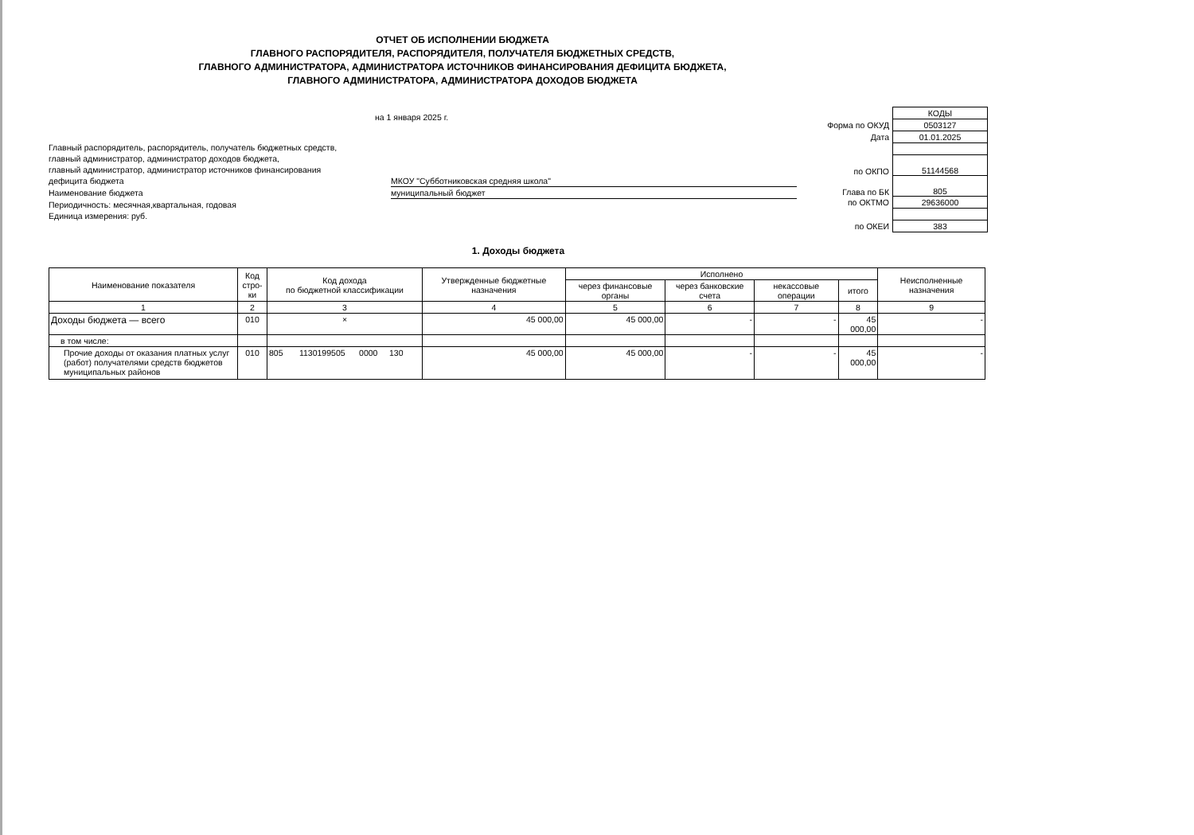ОТЧЕТ ОБ ИСПОЛНЕНИИ БЮДЖЕТА
ГЛАВНОГО РАСПОРЯДИТЕЛЯ, РАСПОРЯДИТЕЛЯ, ПОЛУЧАТЕЛЯ БЮДЖЕТНЫХ СРЕДСТВ,
ГЛАВНОГО АДМИНИСТРАТОРА, АДМИНИСТРАТОРА ИСТОЧНИКОВ ФИНАНСИРОВАНИЯ ДЕФИЦИТА БЮДЖЕТА,
ГЛАВНОГО АДМИНИСТРАТОРА, АДМИНИСТРАТОРА ДОХОДОВ БЮДЖЕТА
на 1 января 2025 г.
Главный распорядитель, распорядитель, получатель бюджетных средств,
главный администратор, администратор доходов бюджета,
главный администратор, администратор источников финансирования
дефицита бюджета МКОУ "Субботниковская средняя школа"
Наименование бюджета муниципальный бюджет
Периодичность: месячная,квартальная, годовая
Единица измерения: руб.
| | КОДЫ |
| Форма по ОКУД | 0503127 |
| Дата | 01.01.2025 |
| по ОКПО | 51144568 |
| Глава по БК | 805 |
| по ОКТМО | 29636000 |
| по ОКЕИ | 383 |
1. Доходы бюджета
| Наименование показателя | Код стро-ки | Код дохода по бюджетной классификации | Утвержденные бюджетные назначения | Исполнено | | | | Неисполненные назначения |
| --- | --- | --- | --- | --- | --- | --- | --- | --- |
| | | | | через финансовые органы | через банковские счета | некассовые операции | итого | |
| 1 | 2 | 3 | 4 | 5 | 6 | 7 | 8 | 9 |
| Доходы бюджета — всего | 010 | × | 45 000,00 | 45 000,00 | - | - | 45 000,00 | - |
| в том числе: | | | | | | | | |
| Прочие доходы от оказания платных услуг (работ) получателями средств бюджетов муниципальных районов | 010 | 805 1130199505 0000 130 | 45 000,00 | 45 000,00 | - | - | 45 000,00 | - |